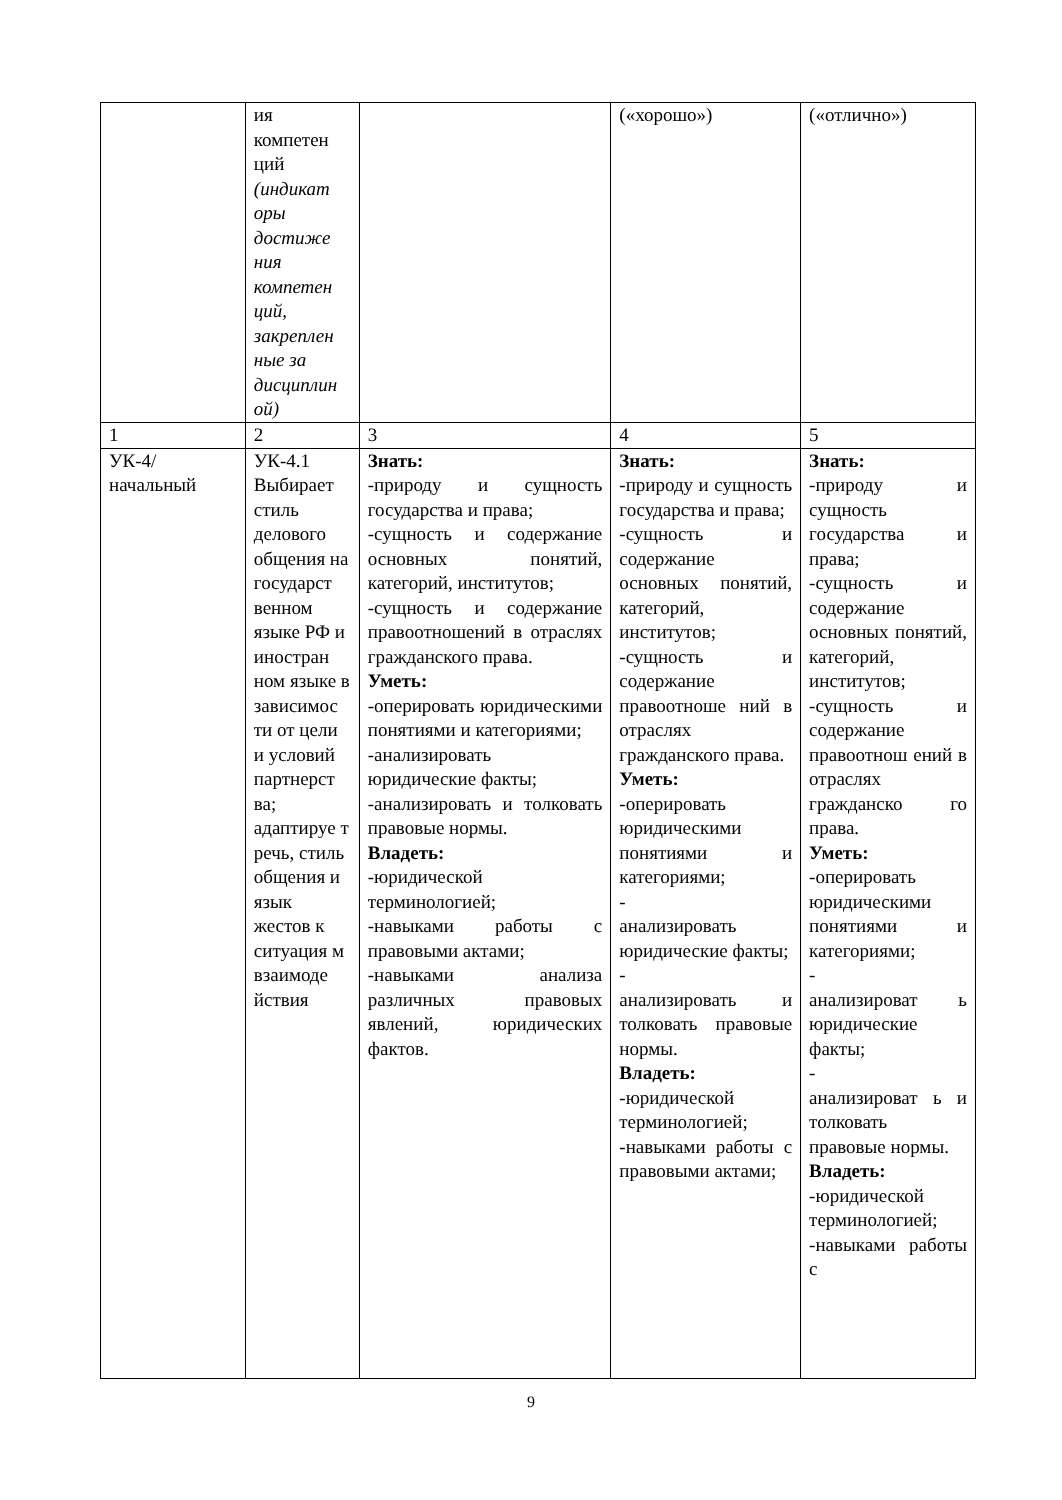| | ия компетен ций (индикат оры достиже ния компетен ций, закреплен ные за дисциплин ой) | | («хорошо») | («отлично») |
| 1 | 2 | 3 | 4 | 5 |
| УК-4/ начальный | УК-4.1 Выбирает стиль делового общения на государст венном языке РФ и иностран ном языке в зависимос ти от цели и условий партнерст ва; адаптируе т речь, стиль общения и язык жестов к ситуация м взаимоде йствия | Знать: -природу и сущность государства и права; -сущность и содержание основных понятий, категорий, институтов; -сущность и содержание правоотношений в отраслях гражданского права. Уметь: -оперировать юридическими понятиями и категориями; -анализировать юридические факты; -анализировать и толковать правовые нормы. Владеть: -юридической терминологией; -навыками работы с правовыми актами; -навыками анализа различных правовых явлений, юридических фактов. | Знать: -природу и сущность государства и права; -сущность и содержание основных понятий, категорий, институтов; -сущность и содержание правоотноше ний в отраслях гражданского права. Уметь: -оперировать юридическими понятиями и категориями; - анализировать юридические факты; - анализировать и толковать правовые нормы. Владеть: -юридической терминологией; -навыками работы с правовыми актами; | Знать: -природу и сущность государства и права; -сущность и содержание основных понятий, категорий, институтов; -сущность и содержание правоотнош ений в отраслях гражданско го права. Уметь: -оперировать юридическими понятиями и категориями; - анализироват ь юридические факты; - анализироват ь и толковать правовые нормы. Владеть: -юридической терминологией; -навыками работы с |
9